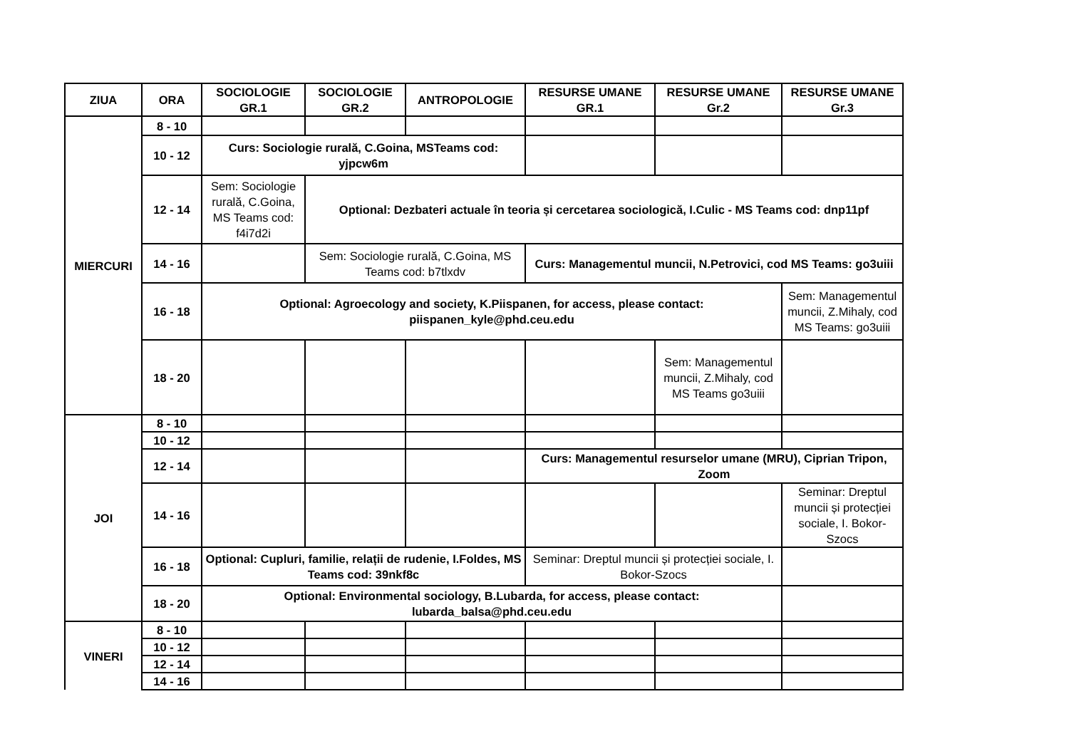| ZIUA | ORA | SOCIOLOGIE GR.1 | SOCIOLOGIE GR.2 | ANTROPOLOGIE | RESURSE UMANE GR.1 | RESURSE UMANE Gr.2 | RESURSE UMANE Gr.3 |
| --- | --- | --- | --- | --- | --- | --- | --- |
| MIERCURI | 8 - 10 | | | | | | |
| | 10 - 12 | Curs: Sociologie rurală, C.Goina, MSTeams cod: yjpcw6m | | | | | |
| | 12 - 14 | Sem: Sociologie rurală, C.Goina, MS Teams cod: f4i7d2i | Optional: Dezbateri actuale în teoria și cercetarea sociologică, I.Culic - MS Teams cod: dnp11pf | | | | |
| | 14 - 16 | | Sem: Sociologie rurală, C.Goina, MS Teams cod: b7tlxdv | | Curs: Managementul muncii, N.Petrovici, cod MS Teams: go3uiii | | |
| | 16 - 18 | Optional: Agroecology and society, K.Piispanen, for access, please contact: piispanen_kyle@phd.ceu.edu | | | | | Sem: Managementul muncii, Z.Mihaly, cod MS Teams: go3uiii |
| | 18 - 20 | | | | | Sem: Managementul muncii, Z.Mihaly, cod MS Teams go3uiii | |
| JOI | 8 - 10 | | | | | | |
| | 10 - 12 | | | | | | |
| | 12 - 14 | | | | Curs: Managementul resurselor umane (MRU), Ciprian Tripon, Zoom | | |
| | 14 - 16 | | | | | | Seminar: Dreptul muncii și protecției sociale, I. Bokor-Szocs |
| | 16 - 18 | Optional: Cupluri, familie, relații de rudenie, I.Foldes, MS Teams cod: 39nkf8c | | | Seminar: Dreptul muncii și protecției sociale, I. Bokor-Szocs | | |
| | 18 - 20 | Optional: Environmental sociology, B.Lubarda, for access, please contact: lubarda_balsa@phd.ceu.edu | | | | | |
| VINERI | 8 - 10 | | | | | | |
| | 10 - 12 | | | | | | |
| | 12 - 14 | | | | | | |
| | 14 - 16 | | | | | | |